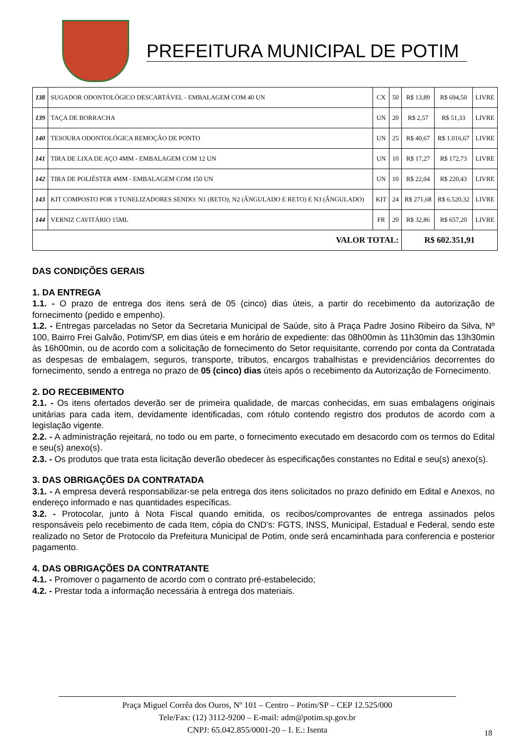PREFEITURA MUNICIPAL DE POTIM
| 138 | SUGADOR ODONTOLÓGICO DESCARTÁVEL - EMBALAGEM COM 40 UN | CX | 50 | R$ 13,89 | R$ 694,50 | LIVRE |
| 139 | TAÇA DE BORRACHA | UN | 20 | R$ 2,57 | R$ 51,33 | LIVRE |
| 140 | TESOURA ODONTOLÓGICA REMOÇÃO DE PONTO | UN | 25 | R$ 40,67 | R$ 1.016,67 | LIVRE |
| 141 | TIRA DE LIXA DE AÇO 4MM - EMBALAGEM COM 12 UN | UN | 10 | R$ 17,27 | R$ 172,73 | LIVRE |
| 142 | TIRA DE POLIÉSTER 4MM - EMBALAGEM COM 150 UN | UN | 10 | R$ 22,04 | R$ 220,43 | LIVRE |
| 143 | KIT COMPOSTO POR 3 TUNELIZADORES SENDO: N1 (RETO); N2 (ÂNGULADO E RETO) E N3 (ÂNGULADO) | KIT | 24 | R$ 271,68 | R$ 6.520,32 | LIVRE |
| 144 | VERNIZ CAVITÁRIO 15ML | FR | 20 | R$ 32,86 | R$ 657,20 | LIVRE |
| VALOR TOTAL: | | | | R$ 602.351,91 | | |
DAS CONDIÇÕES GERAIS
1. DA ENTREGA
1.1. - O prazo de entrega dos itens será de 05 (cinco) dias úteis, a partir do recebimento da autorização de fornecimento (pedido e empenho).
1.2. - Entregas parceladas no Setor da Secretaria Municipal de Saúde, sito à Praça Padre Josino Ribeiro da Silva, Nº 100, Bairro Frei Galvão, Potim/SP, em dias úteis e em horário de expediente: das 08h00min às 11h30min das 13h30min às 16h00min, ou de acordo com a solicitação de fornecimento do Setor requisitante, correndo por conta da Contratada as despesas de embalagem, seguros, transporte, tributos, encargos trabalhistas e previdenciários decorrentes do fornecimento, sendo a entrega no prazo de 05 (cinco) dias úteis após o recebimento da Autorização de Fornecimento.
2. DO RECEBIMENTO
2.1. - Os itens ofertados deverão ser de primeira qualidade, de marcas conhecidas, em suas embalagens originais unitárias para cada item, devidamente identificadas, com rótulo contendo registro dos produtos de acordo com a legislação vigente.
2.2. - A administração rejeitará, no todo ou em parte, o fornecimento executado em desacordo com os termos do Edital e seu(s) anexo(s).
2.3. - Os produtos que trata esta licitação deverão obedecer às especificações constantes no Edital e seu(s) anexo(s).
3. DAS OBRIGAÇÕES DA CONTRATADA
3.1. - A empresa deverá responsabilizar-se pela entrega dos itens solicitados no prazo definido em Edital e Anexos, no endereço informado e nas quantidades específicas.
3.2. - Protocolar, junto à Nota Fiscal quando emitida, os recibos/comprovantes de entrega assinados pelos responsáveis pelo recebimento de cada Item, cópia do CND’s: FGTS, INSS, Municipal, Estadual e Federal, sendo este realizado no Setor de Protocolo da Prefeitura Municipal de Potim, onde será encaminhada para conferencia e posterior pagamento.
4. DAS OBRIGAÇÕES DA CONTRATANTE
4.1. - Promover o pagamento de acordo com o contrato pré-estabelecido;
4.2. - Prestar toda a informação necessária à entrega dos materiais.
Praça Miguel Corrêa dos Ouros, Nº 101 – Centro – Potim/SP – CEP 12.525/000
Tele/Fax: (12) 3112-9200 – E-mail: adm@potim.sp.gov.br
CNPJ: 65.042.855/0001-20 – I. E.: Isenta
18